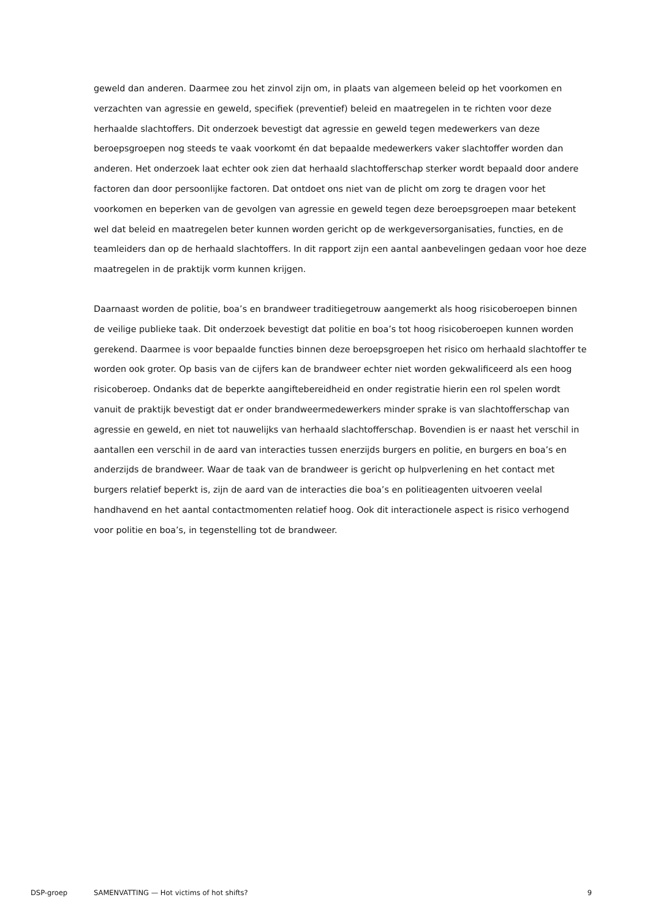geweld dan anderen. Daarmee zou het zinvol zijn om, in plaats van algemeen beleid op het voorkomen en verzachten van agressie en geweld, specifiek (preventief) beleid en maatregelen in te richten voor deze herhaalde slachtoffers. Dit onderzoek bevestigt dat agressie en geweld tegen medewerkers van deze beroepsgroepen nog steeds te vaak voorkomt én dat bepaalde medewerkers vaker slachtoffer worden dan anderen. Het onderzoek laat echter ook zien dat herhaald slachtofferschap sterker wordt bepaald door andere factoren dan door persoonlijke factoren. Dat ontdoet ons niet van de plicht om zorg te dragen voor het voorkomen en beperken van de gevolgen van agressie en geweld tegen deze beroepsgroepen maar betekent wel dat beleid en maatregelen beter kunnen worden gericht op de werkgeversorganisaties, functies, en de teamleiders dan op de herhaald slachtoffers. In dit rapport zijn een aantal aanbevelingen gedaan voor hoe deze maatregelen in de praktijk vorm kunnen krijgen.
Daarnaast worden de politie, boa’s en brandweer traditiegetrouw aangemerkt als hoog risicoberoepen binnen de veilige publieke taak. Dit onderzoek bevestigt dat politie en boa’s tot hoog risicoberoepen kunnen worden gerekend. Daarmee is voor bepaalde functies binnen deze beroepsgroepen het risico om herhaald slachtoffer te worden ook groter. Op basis van de cijfers kan de brandweer echter niet worden gekwalificeerd als een hoog risicoberoep. Ondanks dat de beperkte aangiftebereidheid en onder registratie hierin een rol spelen wordt vanuit de praktijk bevestigt dat er onder brandweermedewerkers minder sprake is van slachtofferschap van agressie en geweld, en niet tot nauwelijks van herhaald slachtofferschap. Bovendien is er naast het verschil in aantallen een verschil in de aard van interacties tussen enerzijds burgers en politie, en burgers en boa’s en anderzijds de brandweer. Waar de taak van de brandweer is gericht op hulpverlening en het contact met burgers relatief beperkt is, zijn de aard van de interacties die boa’s en politieagenten uitvoeren veelal handhavend en het aantal contactmomenten relatief hoog. Ook dit interactionele aspect is risico verhogend voor politie en boa’s, in tegenstelling tot de brandweer.
DSP-groep SAMENVATTING — Hot victims of hot shifts? 9